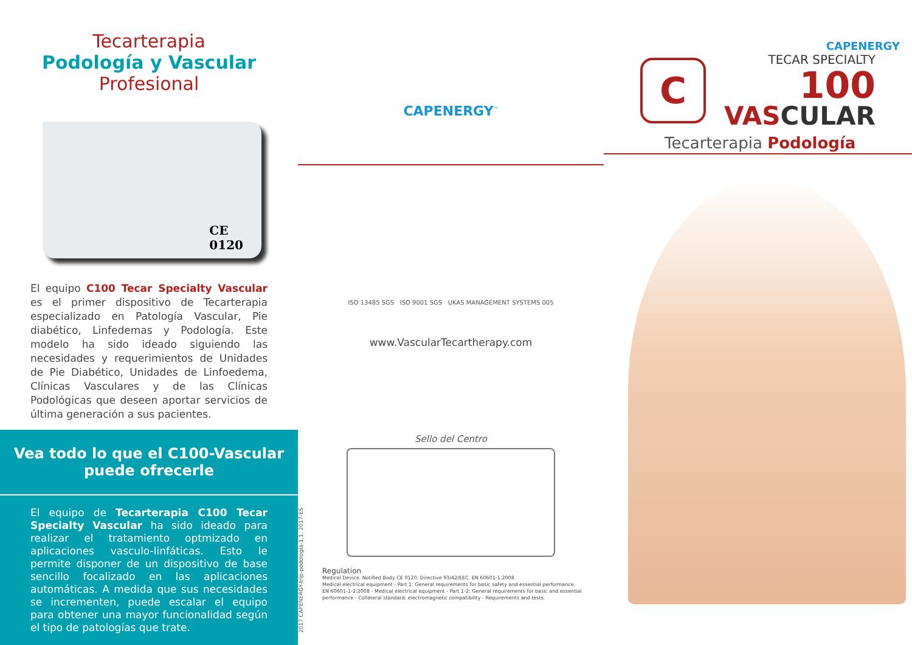Tecarterapia
Podología y Vascular
Profesional
CE
0120
El equipo C100 Tecar Specialty Vascular es el primer dispositivo de Tecarterapia especializado en Patología Vascular, Pie diabético, Linfedemas y Podología. Este modelo ha sido ideado siguiendo las necesidades y requerimientos de Unidades de Pie Diabético, Unidades de Linfoedema, Clínicas Vasculares y de las Clínicas Podológicas que deseen aportar servicios de última generación a sus pacientes.
Vea todo lo que el C100-Vascular puede ofrecerle
El equipo de Tecarterapia C100 Tecar Specialty Vascular ha sido ideado para realizar el tratamiento optmizado en aplicaciones vasculo-linfáticas. Esto le permite disponer de un dispositivo de base sencillo focalizado en las aplicaciones automáticas. A medida que sus necesidades se incrementen, puede escalar el equipo para obtener una mayor funcionalidad según el tipo de patologías que trate.
CAPENERGY<sup>™</sup>
ISO 13485 SGS ISO 9001 SGS UKAS MANAGEMENT SYSTEMS 005
www.VascularTecartherapy.com
Sello del Centro
Regulation
Medical Device. Notified Body CE 0120. Directive 93/42/EEC. EN 60601-1:2008
Medical electrical equipment - Part 1: General requirements for basic safety and essential performance.
EN 60601-1-2:2008 - Medical electrical equipment - Part 1-2: General requirements for basic and essential performance - Collateral standard: electromagnetic compatibility - Requirements and tests.
2017 CAPENERGY-trip-podología-1.1. 2017-ES
CAPENERGY
C
TECAR SPECIALTY
100
VASCULAR
Tecarterapia Podología